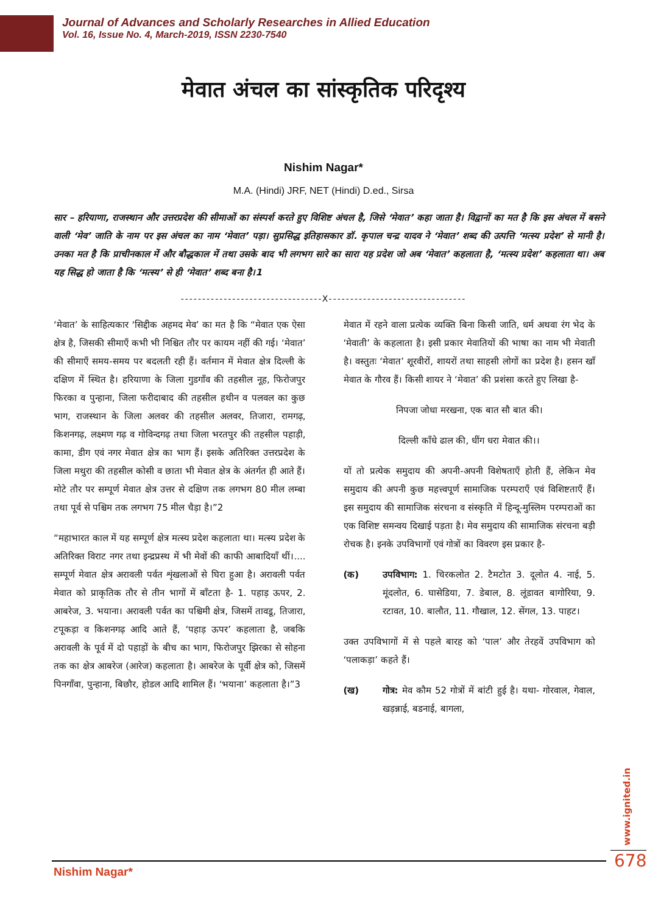Journal of Advances and Scholarly Researches in Allied Education
Vol. 16, Issue No. 4, March-2019, ISSN 2230-7540
मेवात अंचल का सांस्कृतिक परिदृश्य
Nishim Nagar*
M.A. (Hindi) JRF, NET (Hindi) D.ed., Sirsa
सार – हरियाणा, राजस्थान और उत्तरप्रदेश की सीमाओं का संस्पर्श करते हुए विशिष्ट अंचल है, जिसे ‘मेवात’ कहा जाता है। विद्वानों का मत है कि इस अंचल में बसने वाली ‘मेव’ जाति के नाम पर इस अंचल का नाम ‘मेवात’ पड़ा। सुप्रसिद्ध इतिहासकार डॉ. कृपाल चन्द्र यादव ने ‘मेवात’ शब्द की उत्पत्ति ‘मत्स्य प्रदेश’ से मानी है। उनका मत है कि प्राचीनकाल में और बौद्धकाल में तथा उसके बाद भी लगभग सारे का सारा यह प्रदेश जो अब ‘मेवात’ कहलाता है, ‘मत्स्य प्रदेश’ कहलाता था। अब यह सिद्ध हो जाता है कि ‘मत्स्य’ से ही ‘मेवात’ शब्द बना है।1
---------------------------------X--------------------------------
‘मेवात’ के साहित्यकार ‘सिद्दीक अहमद मेव’ का मत है कि “मेवात एक ऐसा क्षेत्र है, जिसकी सीमाएँ कभी भी निश्चित तौर पर कायम नहीं की गई। ‘मेवात’ की सीमाएँ समय-समय पर बदलती रही हैं। वर्तमान में मेवात क्षेत्र दिल्ली के दक्षिण में स्थित है। हरियाणा के जिला गुडगाँव की तहसील नूह, फिरोजपुर फिरका व पुन्हाना, जिला फरीदाबाद की तहसील हथीन व पलवल का कुछ भाग, राजस्थान के जिला अलवर की तहसील अलवर, तिजारा, रामगढ़, किशनगढ़, लक्ष्मण गढ़ व गोविन्दगढ़ तथा जिला भरतपुर की तहसील पहाड़ी, कामा, डीग एवं नगर मेवात क्षेत्र का भाग हैं। इसके अतिरिक्त उत्तरप्रदेश के जिला मथुरा की तहसील कोसी व छाता भी मेवात क्षेत्र के अंतर्गत ही आते हैं। मोटे तौर पर सम्पूर्ण मेवात क्षेत्र उत्तर से दक्षिण तक लगभग 80 मील लम्बा तथा पूर्व से पश्चिम तक लगभग 75 मील चैड़ा है।”2
“महाभारत काल में यह सम्पूर्ण क्षेत्र मत्स्य प्रदेश कहलाता था। मत्स्य प्रदेश के अतिरिक्त विराट नगर तथा इन्द्रप्रस्थ में भी मेवों की काफी आबादियाँ थीं।.... सम्पूर्ण मेवात क्षेत्र अरावली पर्वत शृंखलाओं से घिरा हुआ है। अरावली पर्वत मेवात को प्राकृतिक तौर से तीन भागों में बाँटता है- 1. पहाड़ ऊपर, 2. आबरेज, 3. भयाना। अरावली पर्वत का पश्चिमी क्षेत्र, जिसमें तावडू, तिजारा, टपूकड़ा व किशनगढ़ आदि आते हैं, ‘पहाड़ ऊपर’ कहलाता है, जबकि अरावली के पूर्व में दो पहाड़ों के बीच का भाग, फिरोजपुर झिरका से सोहना तक का क्षेत्र आबरेज (आरेज) कहलाता है। आबरेज के पूर्वी क्षेत्र को, जिसमें पिनगाँवा, पुन्हाना, बिछौर, होडल आदि शामिल हैं। ‘भयाना’ कहलाता है।”3
मेवात में रहने वाला प्रत्येक व्यक्ति बिना किसी जाति, धर्म अथवा रंग भेद के ‘मेवाती’ के कहलाता है। इसी प्रकार मेवातियों की भाषा का नाम भी मेवाती है। वस्तुतः ‘मेवात’ शूरवीरों, शायरों तथा साहसी लोगों का प्रदेश है। हसन खाँ मेवात के गौरव हैं। किसी शायर ने ‘मेवात’ की प्रशंसा करते हुए लिखा है-
निपजा जोधा मरखना, एक बात सौ बात की।
दिल्ली काँधे ढाल की, धींग धरा मेवात की।।
यों तो प्रत्येक समुदाय की अपनी-अपनी विशेषताएँ होती हैं, लेकिन मेव समुदाय की अपनी कुछ महत्त्वपूर्ण सामाजिक परम्पराएँ एवं विशिष्टताएँ हैं। इस समुदाय की सामाजिक संरचना व संस्कृति में हिन्दू-मुस्लिम परम्पराओं का एक विशिष्ट समन्वय दिखाई पड़ता है। मेव समुदाय की सामाजिक संरचना बड़ी रोचक है। इनके उपविभागों एवं गोत्रों का विवरण इस प्रकार है-
(क) उपविभाग: 1. चिरकलोत 2. टैमटोत 3. दूलोत 4. नाई, 5. मूंदलोत, 6. घासेडिया, 7. डेबाल, 8. लूंडावत बागोरिया, 9. रटावत, 10. बालौत, 11. गौखाल, 12. सेंगल, 13. पाहट।
उक्त उपविभागों में से पहले बारह को ‘पाल’ और तेरहवें उपविभाग को ‘पलाकड़ा’ कहते हैं।
(ख) गोत्र: मेव कौम 52 गोत्रों में बांटी हुई है। यथा- गोरवाल, गेवाल, खड़न्नाई, बडनाई, बागला,
www.ignited.in
678
Nishim Nagar*